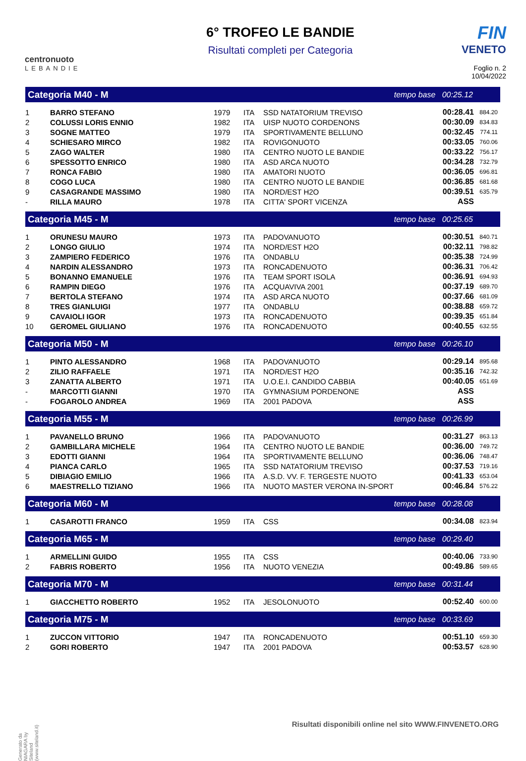centronuoto
LEBANDIE
6° TROFEO LE BANDIE
Risultati completi per Categoria
FIN
VENETO
Foglio n. 2
10/04/2022
| Categoria M40 - M | | | tempo base 00:25.12 | | | |
| 1 | BARRO STEFANO | 1979 | ITA | SSD NATATORIUM TREVISO | 00:28.41 | 884.20 |
| 2 | COLUSSI LORIS ENNIO | 1982 | ITA | UISP NUOTO CORDENONS | 00:30.09 | 834.83 |
| 3 | SOGNE MATTEO | 1979 | ITA | SPORTIVAMENTE BELLUNO | 00:32.45 | 774.11 |
| 4 | SCHIESARO MIRCO | 1982 | ITA | ROVIGONUOTO | 00:33.05 | 760.06 |
| 5 | ZAGO WALTER | 1980 | ITA | CENTRO NUOTO LE BANDIE | 00:33.22 | 756.17 |
| 6 | SPESSOTTO ENRICO | 1980 | ITA | ASD ARCA NUOTO | 00:34.28 | 732.79 |
| 7 | RONCA FABIO | 1980 | ITA | AMATORI NUOTO | 00:36.05 | 696.81 |
| 8 | COGO LUCA | 1980 | ITA | CENTRO NUOTO LE BANDIE | 00:36.85 | 681.68 |
| 9 | CASAGRANDE MASSIMO | 1980 | ITA | NORD/EST H2O | 00:39.51 | 635.79 |
| - | RILLA MAURO | 1978 | ITA | CITTA' SPORT VICENZA | ASS | |
| Categoria M45 - M | | | tempo base 00:25.65 | | | |
| 1 | ORUNESU MAURO | 1973 | ITA | PADOVANUOTO | 00:30.51 | 840.71 |
| 2 | LONGO GIULIO | 1974 | ITA | NORD/EST H2O | 00:32.11 | 798.82 |
| 3 | ZAMPIERO FEDERICO | 1976 | ITA | ONDABLU | 00:35.38 | 724.99 |
| 4 | NARDIN ALESSANDRO | 1973 | ITA | RONCADENUOTO | 00:36.31 | 706.42 |
| 5 | BONANNO EMANUELE | 1976 | ITA | TEAM SPORT ISOLA | 00:36.91 | 694.93 |
| 6 | RAMPIN DIEGO | 1976 | ITA | ACQUAVIVA 2001 | 00:37.19 | 689.70 |
| 7 | BERTOLA STEFANO | 1974 | ITA | ASD ARCA NUOTO | 00:37.66 | 681.09 |
| 8 | TRES GIANLUIGI | 1977 | ITA | ONDABLU | 00:38.88 | 659.72 |
| 9 | CAVAIOLI IGOR | 1973 | ITA | RONCADENUOTO | 00:39.35 | 651.84 |
| 10 | GEROMEL GIULIANO | 1976 | ITA | RONCADENUOTO | 00:40.55 | 632.55 |
| Categoria M50 - M | | | tempo base 00:26.10 | | | |
| 1 | PINTO ALESSANDRO | 1968 | ITA | PADOVANUOTO | 00:29.14 | 895.68 |
| 2 | ZILIO RAFFAELE | 1971 | ITA | NORD/EST H2O | 00:35.16 | 742.32 |
| 3 | ZANATTA ALBERTO | 1971 | ITA | U.O.E.I. CANDIDO CABBIA | 00:40.05 | 651.69 |
| - | MARCOTTI GIANNI | 1970 | ITA | GYMNASIUM PORDENONE | ASS | |
| - | FOGAROLO ANDREA | 1969 | ITA | 2001 PADOVA | ASS | |
| Categoria M55 - M | | | tempo base 00:26.99 | | | |
| 1 | PAVANELLO BRUNO | 1966 | ITA | PADOVANUOTO | 00:31.27 | 863.13 |
| 2 | GAMBILLARA MICHELE | 1964 | ITA | CENTRO NUOTO LE BANDIE | 00:36.00 | 749.72 |
| 3 | EDOTTI GIANNI | 1964 | ITA | SPORTIVAMENTE BELLUNO | 00:36.06 | 748.47 |
| 4 | PIANCA CARLO | 1965 | ITA | SSD NATATORIUM TREVISO | 00:37.53 | 719.16 |
| 5 | DIBIAGIO EMILIO | 1966 | ITA | A.S.D. VV. F. TERGESTE NUOTO | 00:41.33 | 653.04 |
| 6 | MAESTRELLO TIZIANO | 1966 | ITA | NUOTO MASTER VERONA IN-SPORT | 00:46.84 | 576.22 |
| Categoria M60 - M | | | tempo base 00:28.08 | | | |
| 1 | CASAROTTI FRANCO | 1959 | ITA | CSS | 00:34.08 | 823.94 |
| Categoria M65 - M | | | tempo base 00:29.40 | | | |
| 1 | ARMELLINI GUIDO | 1955 | ITA | CSS | 00:40.06 | 733.90 |
| 2 | FABRIS ROBERTO | 1956 | ITA | NUOTO VENEZIA | 00:49.86 | 589.65 |
| Categoria M70 - M | | | tempo base 00:31.44 | | | |
| 1 | GIACCHETTO ROBERTO | 1952 | ITA | JESOLONUOTO | 00:52.40 | 600.00 |
| Categoria M75 - M | | | tempo base 00:33.69 | | | |
| 1 | ZUCCON VITTORIO | 1947 | ITA | RONCADENUOTO | 00:51.10 | 659.30 |
| 2 | GORI ROBERTO | 1947 | ITA | 2001 PADOVA | 00:53.57 | 628.90 |
Generato da NIAGARA by Siteland (www.siteland.it)
Risultati disponibili online nel sito WWW.FINVENETO.ORG